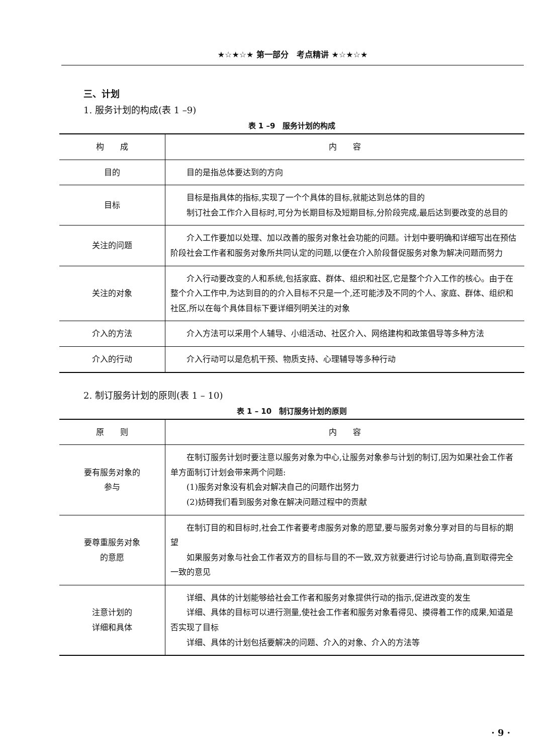★☆★☆★ 第一部分　考点精讲 ★☆★☆★
三、计划
1. 服务计划的构成(表 1 –9)
表 1 –9　服务计划的构成
| 构 成 | 内 容 |
| --- | --- |
| 目的 | 目的是指总体要达到的方向 |
| 目标 | 目标是指具体的指标,实现了一个个具体的目标,就能达到总体的目的 制订社会工作介入目标时,可分为长期目标及短期目标,分阶段完成,最后达到要改变的总目的 |
| 关注的问题 | 介入工作要加以处理、加以改善的服务对象社会功能的问题。计划中要明确和详细写出在预估阶段社会工作者和服务对象所共同认定的问题,以便在介入阶段督促服务对象为解决问题而努力 |
| 关注的对象 | 介入行动要改变的人和系统,包括家庭、群体、组织和社区,它是整个介入工作的核心。由于在整个介入工作中,为达到目的的介入目标不只是一个,还可能涉及不同的个人、家庭、群体、组织和社区,所以在每个具体目标下要详细列明关注的对象 |
| 介入的方法 | 介入方法可以采用个人辅导、小组活动、社区介入、网络建构和政策倡导等多种方法 |
| 介入的行动 | 介入行动可以是危机干预、物质支持、心理辅导等多种行动 |
2. 制订服务计划的原则(表 1 – 10)
表 1 – 10　制订服务计划的原则
| 原 则 | 内 容 |
| --- | --- |
| 要有服务对象的 参与 | 在制订服务计划时要注意以服务对象为中心,让服务对象参与计划的制订,因为如果社会工作者单方面制订计划会带来两个问题: (1)服务对象没有机会对解决自己的问题作出努力 (2)妨碍我们看到服务对象在解决问题过程中的贡献 |
| 要尊重服务对象 的意愿 | 在制订目的和目标时,社会工作者要考虑服务对象的愿望,要与服务对象分享对目的与目标的期望 如果服务对象与社会工作者双方的目标与目的不一致,双方就要进行讨论与协商,直到取得完全一致的意见 |
| 注意计划的 详细和具体 | 详细、具体的计划能够给社会工作者和服务对象提供行动的指示,促进改变的发生 详细、具体的目标可以进行测量,使社会工作者和服务对象看得见、摸得着工作的成果,知道是否实现了目标 详细、具体的计划包括要解决的问题、介入的对象、介入的方法等 |
· 9 ·